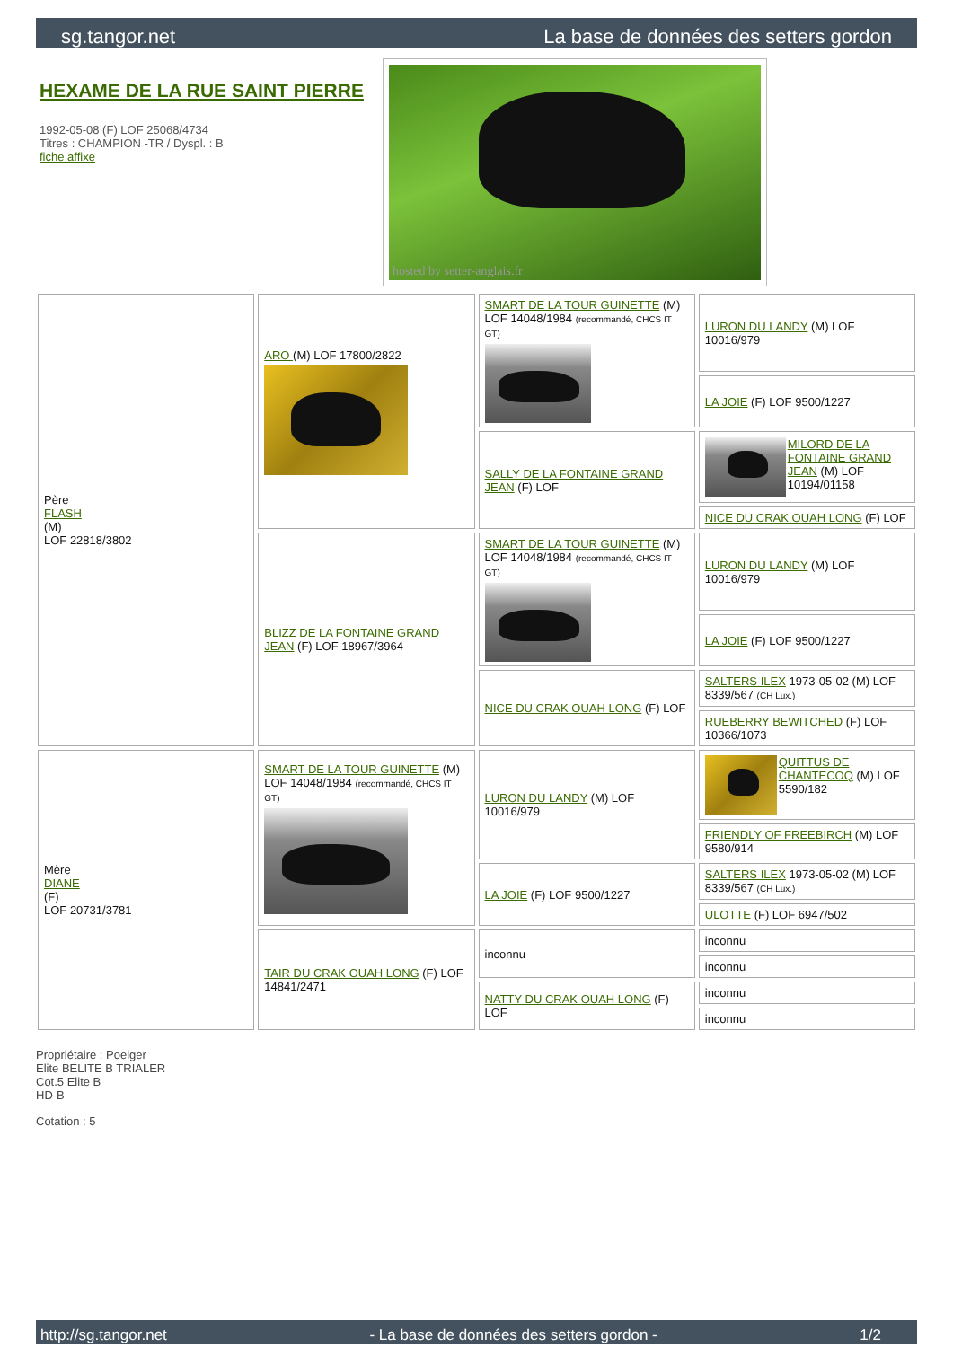sg.tangor.net La base de données des setters gordon
HEXAME DE LA RUE SAINT PIERRE
1992-05-08 (F) LOF 25068/4734
Titres : CHAMPION -TR / Dyspl. : B
fiche affixe
hosted by setter-anglais.fr
| Père FLASH (M) LOF 22818/3802 | ARO (M) LOF 17800/2822 | SMART DE LA TOUR GUINETTE (M) LOF 14048/1984 (recommandé, CHCS IT GT) | LURON DU LANDY (M) LOF 10016/979 |
| | | | LA JOIE (F) LOF 9500/1227 |
| | | SALLY DE LA FONTAINE GRAND JEAN (F) LOF | MILORD DE LA FONTAINE GRAND JEAN (M) LOF 10194/01158 |
| | | | NICE DU CRAK OUAH LONG (F) LOF |
| | BLIZZ DE LA FONTAINE GRAND JEAN (F) LOF 18967/3964 | SMART DE LA TOUR GUINETTE (M) LOF 14048/1984 (recommandé, CHCS IT GT) | LURON DU LANDY (M) LOF 10016/979 |
| | | | LA JOIE (F) LOF 9500/1227 |
| | | NICE DU CRAK OUAH LONG (F) LOF | SALTERS ILEX 1973-05-02 (M) LOF 8339/567 (CH Lux.) |
| | | | RUEBERRY BEWITCHED (F) LOF 10366/1073 |
| Mère DIANE (F) LOF 20731/3781 | SMART DE LA TOUR GUINETTE (M) LOF 14048/1984 (recommandé, CHCS IT GT) | LURON DU LANDY (M) LOF 10016/979 | QUITTUS DE CHANTECOQ (M) LOF 5590/182 |
| | | | FRIENDLY OF FREEBIRCH (M) LOF 9580/914 |
| | | LA JOIE (F) LOF 9500/1227 | SALTERS ILEX 1973-05-02 (M) LOF 8339/567 (CH Lux.) |
| | | | ULOTTE (F) LOF 6947/502 |
| | TAIR DU CRAK OUAH LONG (F) LOF 14841/2471 | inconnu | inconnu |
| | | | inconnu |
| | | NATTY DU CRAK OUAH LONG (F) LOF | inconnu |
| | | | inconnu |
Propriétaire : Poelger
Elite BELITE B TRIALER
Cot.5 Elite B
HD-B
Cotation : 5
http://sg.tangor.net - La base de données des setters gordon - 1/2